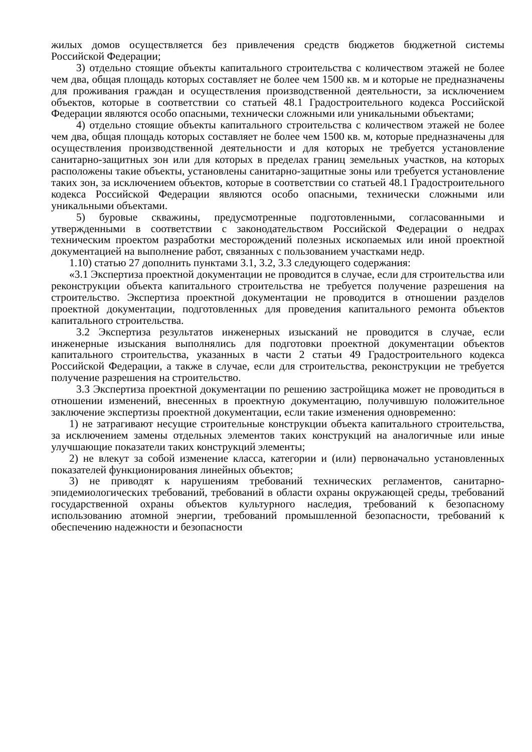жилых домов осуществляется без привлечения средств бюджетов бюджетной системы Российской Федерации;
3) отдельно стоящие объекты капитального строительства с количеством этажей не более чем два, общая площадь которых составляет не более чем 1500 кв. м и которые не предназначены для проживания граждан и осуществления производственной деятельности, за исключением объектов, которые в соответствии со статьей 48.1 Градостроительного кодекса Российской Федерации являются особо опасными, технически сложными или уникальными объектами;
4) отдельно стоящие объекты капитального строительства с количеством этажей не более чем два, общая площадь которых составляет не более чем 1500 кв. м, которые предназначены для осуществления производственной деятельности и для которых не требуется установление санитарно-защитных зон или для которых в пределах границ земельных участков, на которых расположены такие объекты, установлены санитарно-защитные зоны или требуется установление таких зон, за исключением объектов, которые в соответствии со статьей 48.1 Градостроительного кодекса Российской Федерации являются особо опасными, технически сложными или уникальными объектами.
5) буровые скважины, предусмотренные подготовленными, согласованными и утвержденными в соответствии с законодательством Российской Федерации о недрах техническим проектом разработки месторождений полезных ископаемых или иной проектной документацией на выполнение работ, связанных с пользованием участками недр.
1.10) статью 27 дополнить пунктами 3.1, 3.2, 3.3 следующего содержания:
«3.1 Экспертиза проектной документации не проводится в случае, если для строительства или реконструкции объекта капитального строительства не требуется получение разрешения на строительство. Экспертиза проектной документации не проводится в отношении разделов проектной документации, подготовленных для проведения капитального ремонта объектов капитального строительства.
3.2 Экспертиза результатов инженерных изысканий не проводится в случае, если инженерные изыскания выполнялись для подготовки проектной документации объектов капитального строительства, указанных в части 2 статьи 49 Градостроительного кодекса Российской Федерации, а также в случае, если для строительства, реконструкции не требуется получение разрешения на строительство.
3.3 Экспертиза проектной документации по решению застройщика может не проводиться в отношении изменений, внесенных в проектную документацию, получившую положительное заключение экспертизы проектной документации, если такие изменения одновременно:
1) не затрагивают несущие строительные конструкции объекта капитального строительства, за исключением замены отдельных элементов таких конструкций на аналогичные или иные улучшающие показатели таких конструкций элементы;
2) не влекут за собой изменение класса, категории и (или) первоначально установленных показателей функционирования линейных объектов;
3) не приводят к нарушениям требований технических регламентов, санитарно-эпидемиологических требований, требований в области охраны окружающей среды, требований государственной охраны объектов культурного наследия, требований к безопасному использованию атомной энергии, требований промышленной безопасности, требований к обеспечению надежности и безопасности